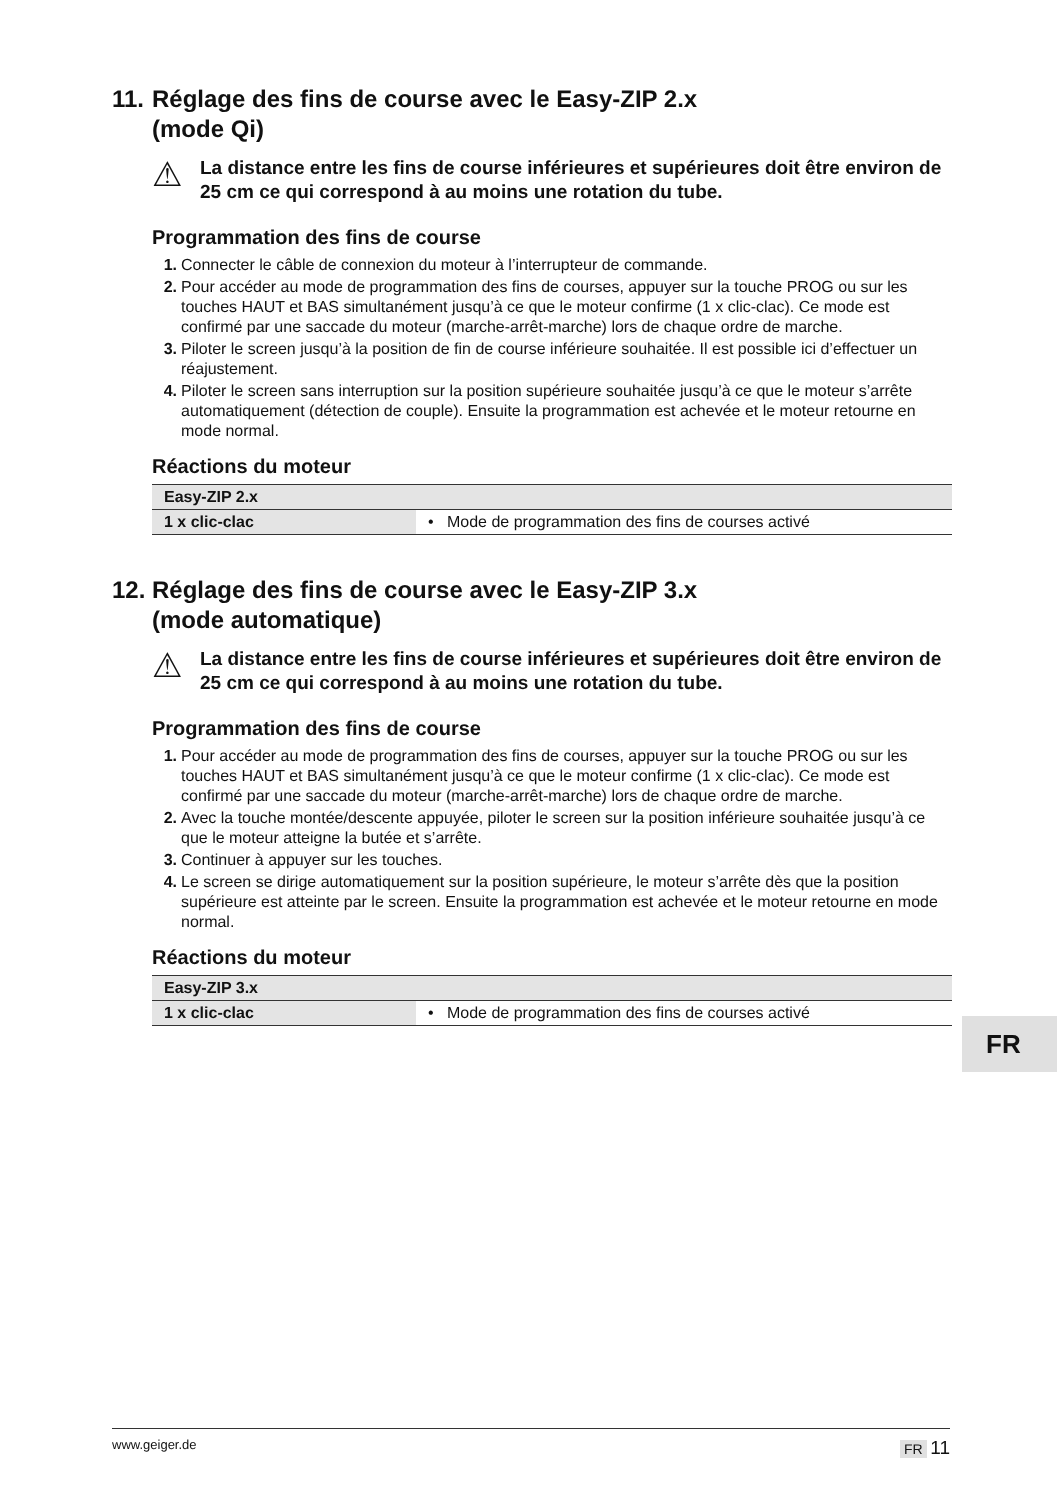11. Réglage des fins de course avec le Easy-ZIP 2.x
(mode Qi)
⚠
La distance entre les fins de course inférieures et supérieures doit être environ de 25 cm ce qui correspond à au moins une rotation du tube.
Programmation des fins de course
1. Connecter le câble de connexion du moteur à l’interrupteur de commande.
2. Pour accéder au mode de programmation des fins de courses, appuyer sur la touche PROG ou sur les touches HAUT et BAS simultanément jusqu’à ce que le moteur confirme (1 x clic-clac). Ce mode est confirmé par une saccade du moteur (marche-arrêt-marche) lors de chaque ordre de marche.
3. Piloter le screen jusqu’à la position de fin de course inférieure souhaitée. Il est possible ici d’effectuer un réajustement.
4. Piloter le screen sans interruption sur la position supérieure souhaitée jusqu’à ce que le moteur s’arrête automatiquement (détection de couple). Ensuite la programmation est achevée et le moteur retourne en mode normal.
Réactions du moteur
| Easy-ZIP 2.x | |
| --- | --- |
| 1 x clic-clac | • Mode de programmation des fins de courses activé |
12. Réglage des fins de course avec le Easy-ZIP 3.x
(mode automatique)
⚠
La distance entre les fins de course inférieures et supérieures doit être environ de 25 cm ce qui correspond à au moins une rotation du tube.
Programmation des fins de course
1. Pour accéder au mode de programmation des fins de courses, appuyer sur la touche PROG ou sur les touches HAUT et BAS simultanément jusqu’à ce que le moteur confirme (1 x clic-clac). Ce mode est confirmé par une saccade du moteur (marche-arrêt-marche) lors de chaque ordre de marche.
2. Avec la touche montée/descente appuyée, piloter le screen sur la position inférieure souhaitée jusqu’à ce que le moteur atteigne la butée et s’arrête.
3. Continuer à appuyer sur les touches.
4. Le screen se dirige automatiquement sur la position supérieure, le moteur s’arrête dès que la position supérieure est atteinte par le screen. Ensuite la programmation est achevée et le moteur retourne en mode normal.
Réactions du moteur
| Easy-ZIP 3.x | |
| --- | --- |
| 1 x clic-clac | • Mode de programmation des fins de courses activé |
FR
www.geiger.de FR 11